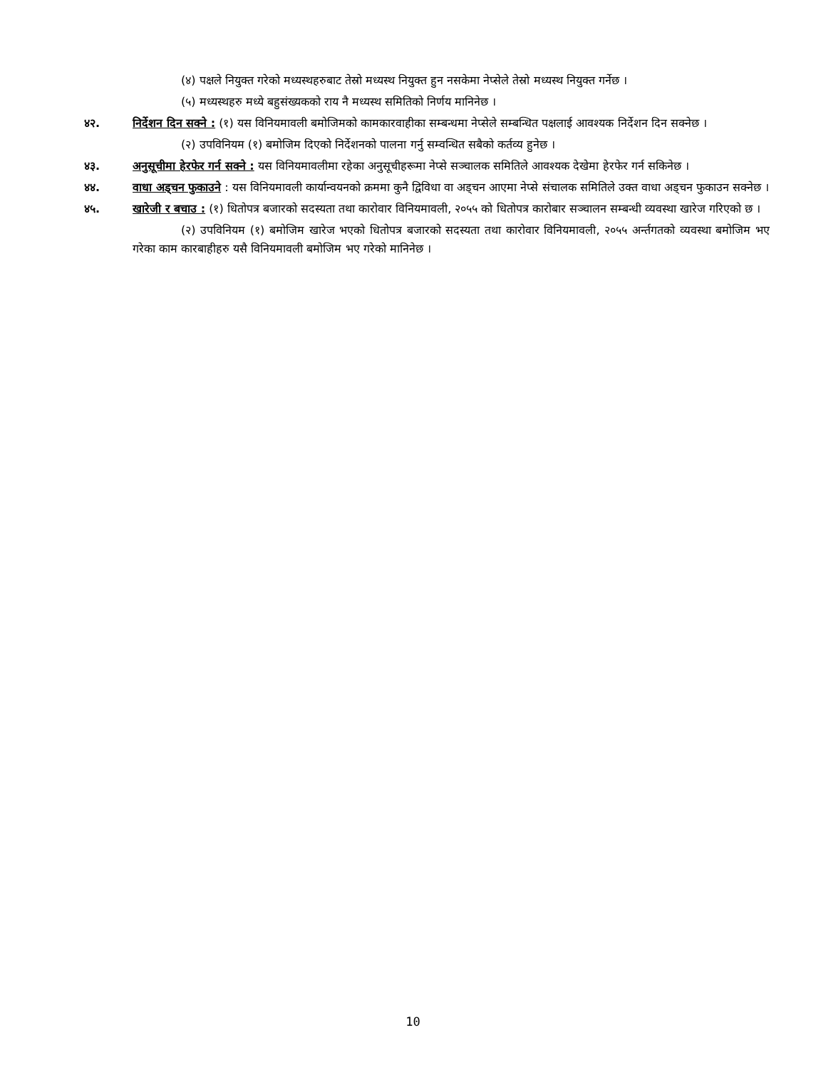(४) पक्षले नियुक्त गरेको मध्यस्थहरुबाट तेस्रो मध्यस्थ नियुक्त हुन नसकेमा नेप्सेले तेस्रो मध्यस्थ नियुक्त गर्नेछ ।
(५) मध्यस्थहरु मध्ये बहुसंख्यकको राय नै मध्यस्थ समितिको निर्णय मानिनेछ ।
४२. निर्देशन दिन सक्ने : (१) यस विनियमावली बमोजिमको कामकारवाहीका सम्बन्धमा नेप्सेले सम्बन्धित पक्षलाई आवश्यक निर्देशन दिन सक्नेछ ।
(२) उपविनियम (१) बमोजिम दिएको निर्देशनको पालना गर्नु सम्वन्धित सबैको कर्तव्य हुनेछ ।
४३. अनुसूचीमा हेरफेर गर्न सक्ने : यस विनियमावलीमा रहेका अनुसूचीहरूमा नेप्से सञ्चालक समितिले आवश्यक देखेमा हेरफेर गर्न सकिनेछ ।
४४. वाधा अड्चन फुकाउने : यस विनियमावली कार्यान्वयनको क्रममा कुनै द्विविधा वा अड्चन आएमा नेप्से संचालक समितिले उक्त वाधा अड्चन फुकाउन सक्नेछ ।
४५. खारेजी र बचाउ : (१) धितोपत्र बजारको सदस्यता तथा कारोवार विनियमावली, २०५५ को धितोपत्र कारोबार सञ्चालन सम्बन्धी व्यवस्था खारेज गरिएको छ ।
(२) उपविनियम (१) बमोजिम खारेज भएको धितोपत्र बजारको सदस्यता तथा कारोवार विनियमावली, २०५५ अर्न्तगतको व्यवस्था बमोजिम भए गरेका काम कारबाहीहरु यसै विनियमावली बमोजिम भए गरेको मानिनेछ ।
10